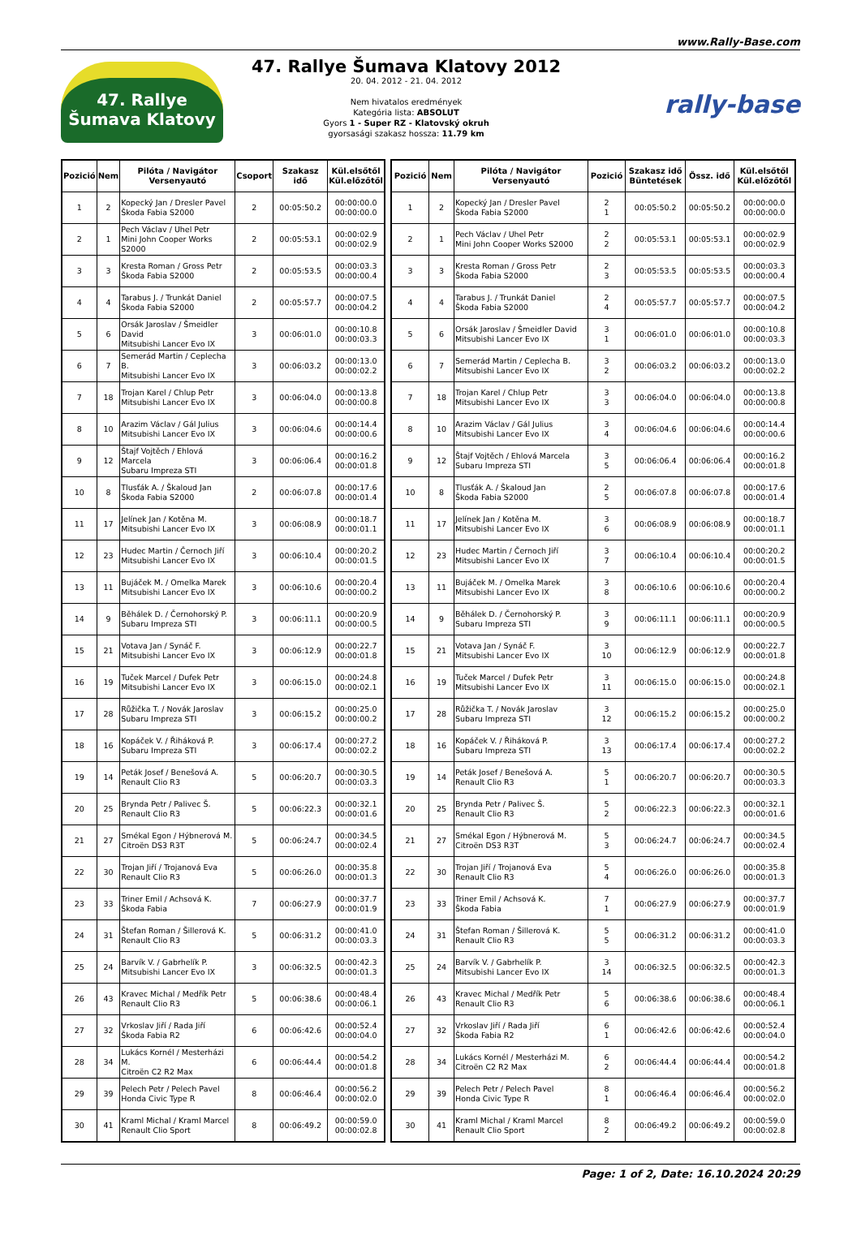www.Rally-Base.com
47. Rallye Šumava Klatovy
47. Rallye Šumava Klatovy 2012
20. 04. 2012 - 21. 04. 2012
Nem hivatalos eredmények
Kategória lista: ABSOLUT
Gyors 1 - Super RZ - Klatovský okruh
gyorsasági szakasz hossza: 11.79 km
rally-base
| Pozició | Nem | Pilóta / Navigátor Versenyautó | Csoport | Szakasz idő | Kül.elsőtől Kül.előzőtől |
| --- | --- | --- | --- | --- | --- |
| 1 | 2 | Kopecký Jan / Dresler Pavel Škoda Fabia S2000 | 2 | 00:05:50.2 | 00:00:00.0 00:00:00.0 |
| 2 | 1 | Pech Václav / Uhel Petr Mini John Cooper Works S2000 | 2 | 00:05:53.1 | 00:00:02.9 00:00:02.9 |
| 3 | 3 | Kresta Roman / Gross Petr Škoda Fabia S2000 | 2 | 00:05:53.5 | 00:00:03.3 00:00:00.4 |
| 4 | 4 | Tarabus J. / Trunkát Daniel Škoda Fabia S2000 | 2 | 00:05:57.7 | 00:00:07.5 00:00:04.2 |
| 5 | 6 | Orsák Jaroslav / Šmeidler David Mitsubishi Lancer Evo IX | 3 | 00:06:01.0 | 00:00:10.8 00:00:03.3 |
| 6 | 7 | Semerád Martin / Ceplecha B. Mitsubishi Lancer Evo IX | 3 | 00:06:03.2 | 00:00:13.0 00:00:02.2 |
| 7 | 18 | Trojan Karel / Chlup Petr Mitsubishi Lancer Evo IX | 3 | 00:06:04.0 | 00:00:13.8 00:00:00.8 |
| 8 | 10 | Arazim Václav / Gál Julius Mitsubishi Lancer Evo IX | 3 | 00:06:04.6 | 00:00:14.4 00:00:00.6 |
| 9 | 12 | Štajf Vojtěch / Ehlová Marcela Subaru Impreza STI | 3 | 00:06:06.4 | 00:00:16.2 00:00:01.8 |
| 10 | 8 | Tlusťák A. / Škaloud Jan Škoda Fabia S2000 | 2 | 00:06:07.8 | 00:00:17.6 00:00:01.4 |
| 11 | 17 | Jelínek Jan / Kotěna M. Mitsubishi Lancer Evo IX | 3 | 00:06:08.9 | 00:00:18.7 00:00:01.1 |
| 12 | 23 | Hudec Martin / Černoch Jiří Mitsubishi Lancer Evo IX | 3 | 00:06:10.4 | 00:00:20.2 00:00:01.5 |
| 13 | 11 | Bujáček M. / Omelka Marek Mitsubishi Lancer Evo IX | 3 | 00:06:10.6 | 00:00:20.4 00:00:00.2 |
| 14 | 9 | Běhálek D. / Černohorský P. Subaru Impreza STI | 3 | 00:06:11.1 | 00:00:20.9 00:00:00.5 |
| 15 | 21 | Votava Jan / Synáč F. Mitsubishi Lancer Evo IX | 3 | 00:06:12.9 | 00:00:22.7 00:00:01.8 |
| 16 | 19 | Tuček Marcel / Dufek Petr Mitsubishi Lancer Evo IX | 3 | 00:06:15.0 | 00:00:24.8 00:00:02.1 |
| 17 | 28 | Růžička T. / Novák Jaroslav Subaru Impreza STI | 3 | 00:06:15.2 | 00:00:25.0 00:00:00.2 |
| 18 | 16 | Kopáček V. / Řiháková P. Subaru Impreza STI | 3 | 00:06:17.4 | 00:00:27.2 00:00:02.2 |
| 19 | 14 | Peták Josef / Benešová A. Renault Clio R3 | 5 | 00:06:20.7 | 00:00:30.5 00:00:03.3 |
| 20 | 25 | Brynda Petr / Palivec Š. Renault Clio R3 | 5 | 00:06:22.3 | 00:00:32.1 00:00:01.6 |
| 21 | 27 | Smékal Egon / Hýbnerová M. Citroën DS3 R3T | 5 | 00:06:24.7 | 00:00:34.5 00:00:02.4 |
| 22 | 30 | Trojan Jiří / Trojanová Eva Renault Clio R3 | 5 | 00:06:26.0 | 00:00:35.8 00:00:01.3 |
| 23 | 33 | Triner Emil / Achsová K. Škoda Fabia | 7 | 00:06:27.9 | 00:00:37.7 00:00:01.9 |
| 24 | 31 | Štefan Roman / Šillerová K. Renault Clio R3 | 5 | 00:06:31.2 | 00:00:41.0 00:00:03.3 |
| 25 | 24 | Barvík V. / Gabrhelík P. Mitsubishi Lancer Evo IX | 3 | 00:06:32.5 | 00:00:42.3 00:00:01.3 |
| 26 | 43 | Kravec Michal / Medřík Petr Renault Clio R3 | 5 | 00:06:38.6 | 00:00:48.4 00:00:06.1 |
| 27 | 32 | Vrkoslav Jiří / Rada Jiří Škoda Fabia R2 | 6 | 00:06:42.6 | 00:00:52.4 00:00:04.0 |
| 28 | 34 | Lukács Kornél / Mesterházi M. Citroën C2 R2 Max | 6 | 00:06:44.4 | 00:00:54.2 00:00:01.8 |
| 29 | 39 | Pelech Petr / Pelech Pavel Honda Civic Type R | 8 | 00:06:46.4 | 00:00:56.2 00:00:02.0 |
| 30 | 41 | Kraml Michal / Kraml Marcel Renault Clio Sport | 8 | 00:06:49.2 | 00:00:59.0 00:00:02.8 |
| Pozició | Nem | Pilóta / Navigátor Versenyautó | Pozició | Szakasz idő Büntetések | Össz. idő | Kül.elsőtől Kül.előzőtől |
| --- | --- | --- | --- | --- | --- | --- |
| 1 | 2 | Kopecký Jan / Dresler Pavel Škoda Fabia S2000 | 2 1 | 00:05:50.2 | 00:05:50.2 | 00:00:00.0 00:00:00.0 |
| 2 | 1 | Pech Václav / Uhel Petr Mini John Cooper Works S2000 | 2 2 | 00:05:53.1 | 00:05:53.1 | 00:00:02.9 00:00:02.9 |
| 3 | 3 | Kresta Roman / Gross Petr Škoda Fabia S2000 | 2 3 | 00:05:53.5 | 00:05:53.5 | 00:00:03.3 00:00:00.4 |
| 4 | 4 | Tarabus J. / Trunkát Daniel Škoda Fabia S2000 | 2 4 | 00:05:57.7 | 00:05:57.7 | 00:00:07.5 00:00:04.2 |
| 5 | 6 | Orsák Jaroslav / Šmeidler David Mitsubishi Lancer Evo IX | 3 1 | 00:06:01.0 | 00:06:01.0 | 00:00:10.8 00:00:03.3 |
| 6 | 7 | Semerád Martin / Ceplecha B. Mitsubishi Lancer Evo IX | 3 2 | 00:06:03.2 | 00:06:03.2 | 00:00:13.0 00:00:02.2 |
| 7 | 18 | Trojan Karel / Chlup Petr Mitsubishi Lancer Evo IX | 3 3 | 00:06:04.0 | 00:06:04.0 | 00:00:13.8 00:00:00.8 |
| 8 | 10 | Arazim Václav / Gál Julius Mitsubishi Lancer Evo IX | 3 4 | 00:06:04.6 | 00:06:04.6 | 00:00:14.4 00:00:00.6 |
| 9 | 12 | Štajf Vojtěch / Ehlová Marcela Subaru Impreza STI | 3 5 | 00:06:06.4 | 00:06:06.4 | 00:00:16.2 00:00:01.8 |
| 10 | 8 | Tlusťák A. / Škaloud Jan Škoda Fabia S2000 | 2 5 | 00:06:07.8 | 00:06:07.8 | 00:00:17.6 00:00:01.4 |
| 11 | 17 | Jelínek Jan / Kotěna M. Mitsubishi Lancer Evo IX | 3 6 | 00:06:08.9 | 00:06:08.9 | 00:00:18.7 00:00:01.1 |
| 12 | 23 | Hudec Martin / Černoch Jiří Mitsubishi Lancer Evo IX | 3 7 | 00:06:10.4 | 00:06:10.4 | 00:00:20.2 00:00:01.5 |
| 13 | 11 | Bujáček M. / Omelka Marek Mitsubishi Lancer Evo IX | 3 8 | 00:06:10.6 | 00:06:10.6 | 00:00:20.4 00:00:00.2 |
| 14 | 9 | Běhálek D. / Černohorský P. Subaru Impreza STI | 3 9 | 00:06:11.1 | 00:06:11.1 | 00:00:20.9 00:00:00.5 |
| 15 | 21 | Votava Jan / Synáč F. Mitsubishi Lancer Evo IX | 3 10 | 00:06:12.9 | 00:06:12.9 | 00:00:22.7 00:00:01.8 |
| 16 | 19 | Tuček Marcel / Dufek Petr Mitsubishi Lancer Evo IX | 3 11 | 00:06:15.0 | 00:06:15.0 | 00:00:24.8 00:00:02.1 |
| 17 | 28 | Růžička T. / Novák Jaroslav Subaru Impreza STI | 3 12 | 00:06:15.2 | 00:06:15.2 | 00:00:25.0 00:00:00.2 |
| 18 | 16 | Kopáček V. / Řiháková P. Subaru Impreza STI | 3 13 | 00:06:17.4 | 00:06:17.4 | 00:00:27.2 00:00:02.2 |
| 19 | 14 | Peták Josef / Benešová A. Renault Clio R3 | 5 1 | 00:06:20.7 | 00:06:20.7 | 00:00:30.5 00:00:03.3 |
| 20 | 25 | Brynda Petr / Palivec Š. Renault Clio R3 | 5 2 | 00:06:22.3 | 00:06:22.3 | 00:00:32.1 00:00:01.6 |
| 21 | 27 | Smékal Egon / Hýbnerová M. Citroën DS3 R3T | 5 3 | 00:06:24.7 | 00:06:24.7 | 00:00:34.5 00:00:02.4 |
| 22 | 30 | Trojan Jiří / Trojanová Eva Renault Clio R3 | 5 4 | 00:06:26.0 | 00:06:26.0 | 00:00:35.8 00:00:01.3 |
| 23 | 33 | Triner Emil / Achsová K. Škoda Fabia | 7 1 | 00:06:27.9 | 00:06:27.9 | 00:00:37.7 00:00:01.9 |
| 24 | 31 | Štefan Roman / Šillerová K. Renault Clio R3 | 5 5 | 00:06:31.2 | 00:06:31.2 | 00:00:41.0 00:00:03.3 |
| 25 | 24 | Barvík V. / Gabrhelík P. Mitsubishi Lancer Evo IX | 3 14 | 00:06:32.5 | 00:06:32.5 | 00:00:42.3 00:00:01.3 |
| 26 | 43 | Kravec Michal / Medřík Petr Renault Clio R3 | 5 6 | 00:06:38.6 | 00:06:38.6 | 00:00:48.4 00:00:06.1 |
| 27 | 32 | Vrkoslav Jiří / Rada Jiří Škoda Fabia R2 | 6 1 | 00:06:42.6 | 00:06:42.6 | 00:00:52.4 00:00:04.0 |
| 28 | 34 | Lukács Kornél / Mesterházi M. Citroën C2 R2 Max | 6 2 | 00:06:44.4 | 00:06:44.4 | 00:00:54.2 00:00:01.8 |
| 29 | 39 | Pelech Petr / Pelech Pavel Honda Civic Type R | 8 1 | 00:06:46.4 | 00:06:46.4 | 00:00:56.2 00:00:02.0 |
| 30 | 41 | Kraml Michal / Kraml Marcel Renault Clio Sport | 8 2 | 00:06:49.2 | 00:06:49.2 | 00:00:59.0 00:00:02.8 |
Page: 1 of 2, Date: 16.10.2024 20:29